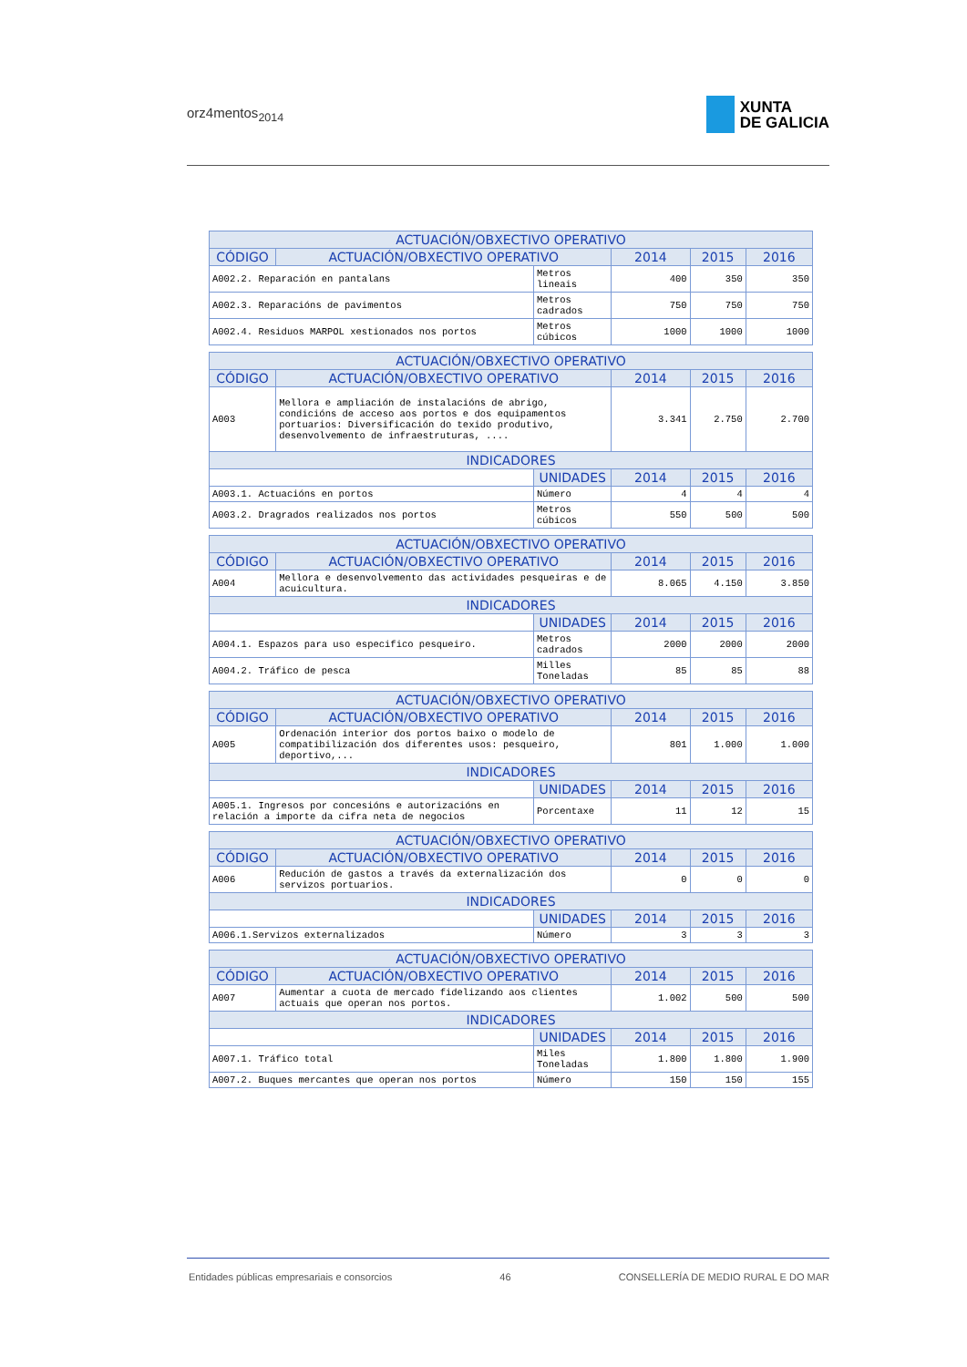orz4mentos<sub>2014</sub>
XUNTA
DE GALICIA
| ACTUACIÓN/OBXECTIVO OPERATIVO | | | | | |
| --- | --- | --- | --- | --- | --- |
| CÓDIGO | ACTUACIÓN/OBXECTIVO OPERATIVO | | 2014 | 2015 | 2016 |
| A002.2. Reparación en pantalans | | Metros lineais | 400 | 350 | 350 |
| A002.3. Reparacións de pavimentos | | Metros cadrados | 750 | 750 | 750 |
| A002.4. Residuos MARPOL xestionados nos portos | | Metros cúbicos | 1000 | 1000 | 1000 |
| ACTUACIÓN/OBXECTIVO OPERATIVO | | | | | |
| --- | --- | --- | --- | --- | --- |
| CÓDIGO | ACTUACIÓN/OBXECTIVO OPERATIVO | | 2014 | 2015 | 2016 |
| A003 | Mellora e ampliación de instalacións de abrigo, condicións de acceso aos portos e dos equipamentos portuarios: Diversificación do texido produtivo, desenvolvemento de infraestruturas, .... | | 3.341 | 2.750 | 2.700 |
| INDICADORES | | | | | |
| | | UNIDADES | 2014 | 2015 | 2016 |
| A003.1. Actuacións en portos | | Número | 4 | 4 | 4 |
| A003.2. Dragrados realizados nos portos | | Metros cúbicos | 550 | 500 | 500 |
| ACTUACIÓN/OBXECTIVO OPERATIVO | | | | | |
| --- | --- | --- | --- | --- | --- |
| CÓDIGO | ACTUACIÓN/OBXECTIVO OPERATIVO | | 2014 | 2015 | 2016 |
| A004 | Mellora e desenvolvemento das actividades pesqueiras e de acuicultura. | | 8.065 | 4.150 | 3.850 |
| INDICADORES | | | | | |
| | | UNIDADES | 2014 | 2015 | 2016 |
| A004.1. Espazos para uso especifico pesqueiro. | | Metros cadrados | 2000 | 2000 | 2000 |
| A004.2. Tráfico de pesca | | Milles Toneladas | 85 | 85 | 88 |
| ACTUACIÓN/OBXECTIVO OPERATIVO | | | | | |
| --- | --- | --- | --- | --- | --- |
| CÓDIGO | ACTUACIÓN/OBXECTIVO OPERATIVO | | 2014 | 2015 | 2016 |
| A005 | Ordenación interior dos portos baixo o modelo de compatibilización dos diferentes usos: pesqueiro, deportivo,... | | 801 | 1.000 | 1.000 |
| INDICADORES | | | | | |
| | | UNIDADES | 2014 | 2015 | 2016 |
| A005.1. Ingresos por concesións e autorizacións en relación a importe da cifra neta de negocios | | Porcentaxe | 11 | 12 | 15 |
| ACTUACIÓN/OBXECTIVO OPERATIVO | | | | | |
| --- | --- | --- | --- | --- | --- |
| CÓDIGO | ACTUACIÓN/OBXECTIVO OPERATIVO | | 2014 | 2015 | 2016 |
| A006 | Redución de gastos a través da externalización dos servizos portuarios. | | 0 | 0 | 0 |
| INDICADORES | | | | | |
| | | UNIDADES | 2014 | 2015 | 2016 |
| A006.1.Servizos externalizados | | Número | 3 | 3 | 3 |
| ACTUACIÓN/OBXECTIVO OPERATIVO | | | | | |
| --- | --- | --- | --- | --- | --- |
| CÓDIGO | ACTUACIÓN/OBXECTIVO OPERATIVO | | 2014 | 2015 | 2016 |
| A007 | Aumentar a cuota de mercado fidelizando aos clientes actuais que operan nos portos. | | 1.002 | 500 | 500 |
| INDICADORES | | | | | |
| | | UNIDADES | 2014 | 2015 | 2016 |
| A007.1. Tráfico total | | Miles Toneladas | 1.800 | 1.800 | 1.900 |
| A007.2. Buques mercantes que operan nos portos | | Número | 150 | 150 | 155 |
Entidades públicas empresariais e consorcios 46 CONSELLERÍA DE MEDIO RURAL E DO MAR